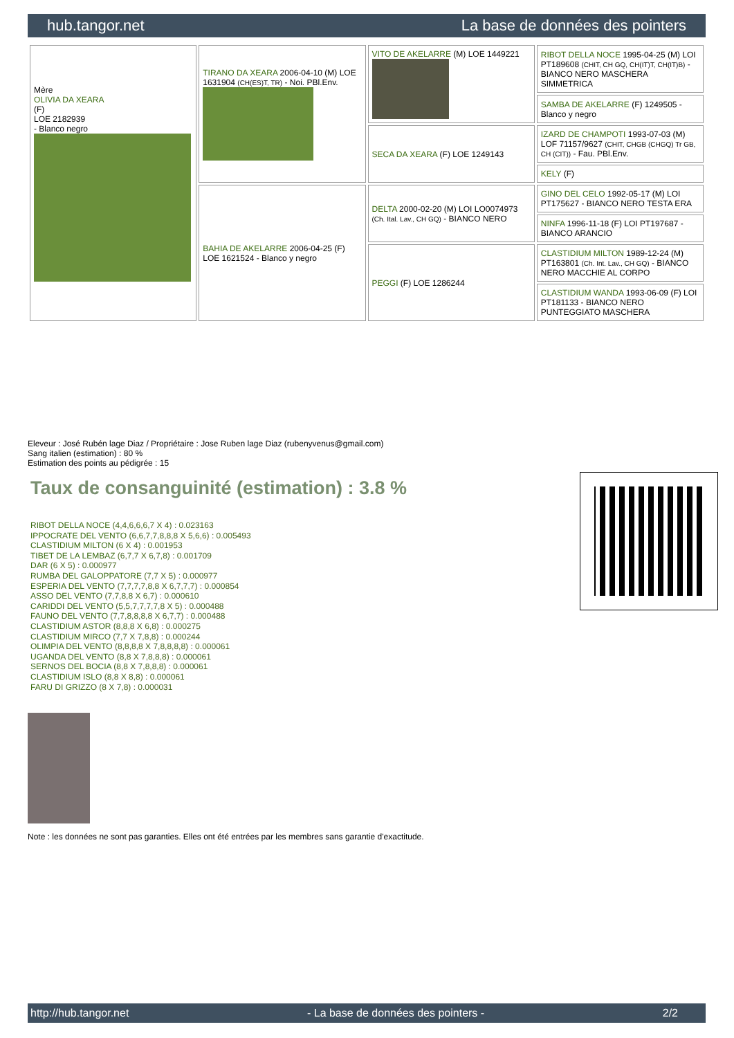hub.tangor.net La base de données des pointers
| Mère OLIVIA DA XEARA (F) LOE 2182939 - Blanco negro | TIRANO DA XEARA 2006-04-10 (M) LOE 1631904 (CH(ES)T, TR) - Noi. PBl.Env. | VITO DE AKELARRE (M) LOE 1449221 | RIBOT DELLA NOCE 1995-04-25 (M) LOI PT189608 (CHIT, CH GQ, CH(IT)T, CH(IT)B) - BIANCO NERO MASCHERA SIMMETRICA |
| | | | SAMBA DE AKELARRE (F) 1249505 - Blanco y negro |
| | | SECA DA XEARA (F) LOE 1249143 | IZARD DE CHAMPOTI 1993-07-03 (M) LOF 71157/9627 (CHIT, CHGB (CHGQ) Tr GB, CH (CIT)) - Fau. PBl.Env. |
| | | | KELY (F) |
| | BAHIA DE AKELARRE 2006-04-25 (F) LOE 1621524 - Blanco y negro | DELTA 2000-02-20 (M) LOI LO0074973 (Ch. Ital. Lav., CH GQ) - BIANCO NERO | GINO DEL CELO 1992-05-17 (M) LOI PT175627 - BIANCO NERO TESTA ERA |
| | | | NINFA 1996-11-18 (F) LOI PT197687 - BIANCO ARANCIO |
| | | PEGGI (F) LOE 1286244 | CLASTIDIUM MILTON 1989-12-24 (M) PT163801 (Ch. Int. Lav., CH GQ) - BIANCO NERO MACCHIE AL CORPO |
| | | | CLASTIDIUM WANDA 1993-06-09 (F) LOI PT181133 - BIANCO NERO PUNTEGGIATO MASCHERA |
Eleveur : José Rubén lage Diaz / Propriétaire : Jose Ruben lage Diaz (rubenyvenus@gmail.com)
Sang italien (estimation) : 80 %
Estimation des points au pédigrée : 15
Taux de consanguinité (estimation) : 3.8 %
RIBOT DELLA NOCE (4,4,6,6,6,7 X 4) : 0.023163
IPPOCRATE DEL VENTO (6,6,7,7,8,8,8 X 5,6,6) : 0.005493
CLASTIDIUM MILTON (6 X 4) : 0.001953
TIBET DE LA LEMBAZ (6,7,7 X 6,7,8) : 0.001709
DAR (6 X 5) : 0.000977
RUMBA DEL GALOPPATORE (7,7 X 5) : 0.000977
ESPERIA DEL VENTO (7,7,7,7,8,8 X 6,7,7,7) : 0.000854
ASSO DEL VENTO (7,7,8,8 X 6,7) : 0.000610
CARIDDI DEL VENTO (5,5,7,7,7,7,8 X 5) : 0.000488
FAUNO DEL VENTO (7,7,8,8,8,8 X 6,7,7) : 0.000488
CLASTIDIUM ASTOR (8,8,8 X 6,8) : 0.000275
CLASTIDIUM MIRCO (7,7 X 7,8,8) : 0.000244
OLIMPIA DEL VENTO (8,8,8,8 X 7,8,8,8,8) : 0.000061
UGANDA DEL VENTO (8,8 X 7,8,8,8) : 0.000061
SERNOS DEL BOCIA (8,8 X 7,8,8,8) : 0.000061
CLASTIDIUM ISLO (8,8 X 8,8) : 0.000061
FARU DI GRIZZO (8 X 7,8) : 0.000031
Note : les données ne sont pas garanties. Elles ont été entrées par les membres sans garantie d'exactitude.
http://hub.tangor.net - La base de données des pointers - 2/2